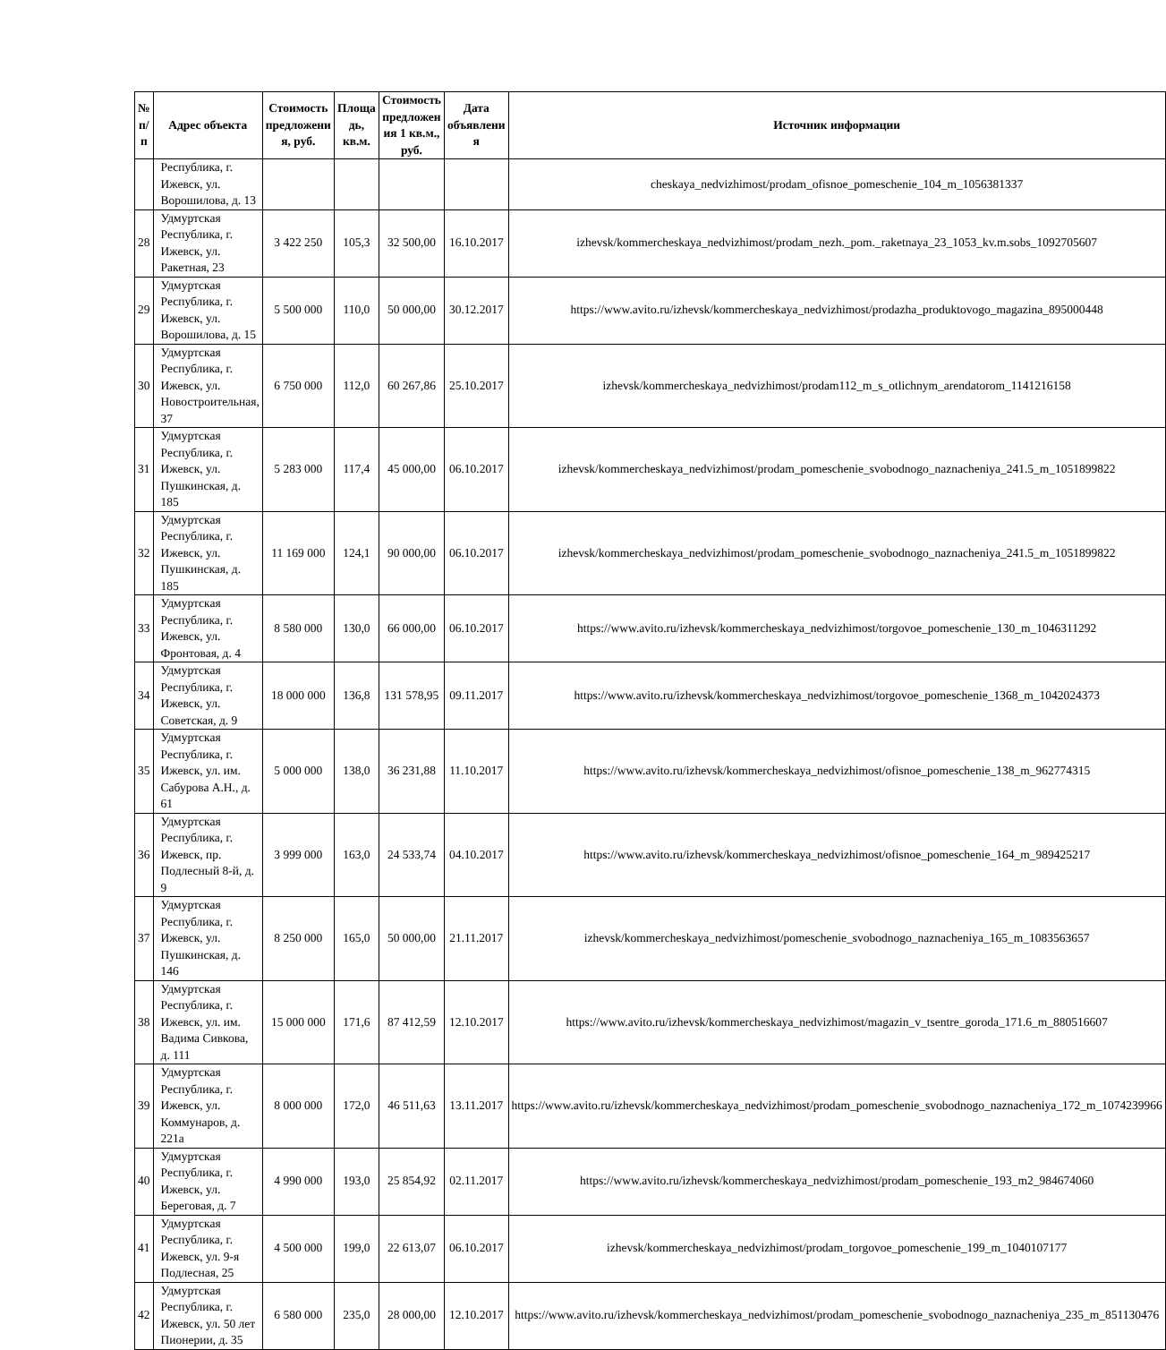| № п/п | Адрес объекта | Стоимость предложени я, руб. | Площа дь, кв.м. | Стоимость предложен ия 1 кв.м., руб. | Дата объявлени я | Источник информации |
| --- | --- | --- | --- | --- | --- | --- |
| | Республика, г. Ижевск, ул. Ворошилова, д. 13 | | | | | cheskaya_nedvizhimost/prodam_ofisnoe_pomeschenie_104_m_1056381337 |
| 28 | Удмуртская Республика, г. Ижевск, ул. Ракетная, 23 | 3 422 250 | 105,3 | 32 500,00 | 16.10.2017 | izhevsk/kommercheskaya_nedvizhimost/prodam_nezh._pom._raketnaya_23_1053_kv.m.sobs_1092705607 |
| 29 | Удмуртская Республика, г. Ижевск, ул. Ворошилова, д. 15 | 5 500 000 | 110,0 | 50 000,00 | 30.12.2017 | https://www.avito.ru/izhevsk/kommercheskaya_nedvizhimost/prodazha_produktovogo_magazina_895000448 |
| 30 | Удмуртская Республика, г. Ижевск, ул. Новостроительная, 37 | 6 750 000 | 112,0 | 60 267,86 | 25.10.2017 | izhevsk/kommercheskaya_nedvizhimost/prodam112_m_s_otlichnym_arendatorom_1141216158 |
| 31 | Удмуртская Республика, г. Ижевск, ул. Пушкинская, д. 185 | 5 283 000 | 117,4 | 45 000,00 | 06.10.2017 | izhevsk/kommercheskaya_nedvizhimost/prodam_pomeschenie_svobodnogo_naznacheniya_241.5_m_1051899822 |
| 32 | Удмуртская Республика, г. Ижевск, ул. Пушкинская, д. 185 | 11 169 000 | 124,1 | 90 000,00 | 06.10.2017 | izhevsk/kommercheskaya_nedvizhimost/prodam_pomeschenie_svobodnogo_naznacheniya_241.5_m_1051899822 |
| 33 | Удмуртская Республика, г. Ижевск, ул. Фронтовая, д. 4 | 8 580 000 | 130,0 | 66 000,00 | 06.10.2017 | https://www.avito.ru/izhevsk/kommercheskaya_nedvizhimost/torgovoe_pomeschenie_130_m_1046311292 |
| 34 | Удмуртская Республика, г. Ижевск, ул. Советская, д. 9 | 18 000 000 | 136,8 | 131 578,95 | 09.11.2017 | https://www.avito.ru/izhevsk/kommercheskaya_nedvizhimost/torgovoe_pomeschenie_1368_m_1042024373 |
| 35 | Удмуртская Республика, г. Ижевск, ул. им. Сабурова А.Н., д. 61 | 5 000 000 | 138,0 | 36 231,88 | 11.10.2017 | https://www.avito.ru/izhevsk/kommercheskaya_nedvizhimost/ofisnoe_pomeschenie_138_m_962774315 |
| 36 | Удмуртская Республика, г. Ижевск, пр. Подлесный 8-й, д. 9 | 3 999 000 | 163,0 | 24 533,74 | 04.10.2017 | https://www.avito.ru/izhevsk/kommercheskaya_nedvizhimost/ofisnoe_pomeschenie_164_m_989425217 |
| 37 | Удмуртская Республика, г. Ижевск, ул. Пушкинская, д. 146 | 8 250 000 | 165,0 | 50 000,00 | 21.11.2017 | izhevsk/kommercheskaya_nedvizhimost/pomeschenie_svobodnogo_naznacheniya_165_m_1083563657 |
| 38 | Удмуртская Республика, г. Ижевск, ул. им. Вадима Сивкова, д. 111 | 15 000 000 | 171,6 | 87 412,59 | 12.10.2017 | https://www.avito.ru/izhevsk/kommercheskaya_nedvizhimost/magazin_v_tsentre_goroda_171.6_m_880516607 |
| 39 | Удмуртская Республика, г. Ижевск, ул. Коммунаров, д. 221а | 8 000 000 | 172,0 | 46 511,63 | 13.11.2017 | https://www.avito.ru/izhevsk/kommercheskaya_nedvizhimost/prodam_pomeschenie_svobodnogo_naznacheniya_172_m_1074239966 |
| 40 | Удмуртская Республика, г. Ижевск, ул. Береговая, д. 7 | 4 990 000 | 193,0 | 25 854,92 | 02.11.2017 | https://www.avito.ru/izhevsk/kommercheskaya_nedvizhimost/prodam_pomeschenie_193_m2_984674060 |
| 41 | Удмуртская Республика, г. Ижевск, ул. 9-я Подлесная, 25 | 4 500 000 | 199,0 | 22 613,07 | 06.10.2017 | izhevsk/kommercheskaya_nedvizhimost/prodam_torgovoe_pomeschenie_199_m_1040107177 |
| 42 | Удмуртская Республика, г. Ижевск, ул. 50 лет Пионерии, д. 35 | 6 580 000 | 235,0 | 28 000,00 | 12.10.2017 | https://www.avito.ru/izhevsk/kommercheskaya_nedvizhimost/prodam_pomeschenie_svobodnogo_naznacheniya_235_m_851130476 |